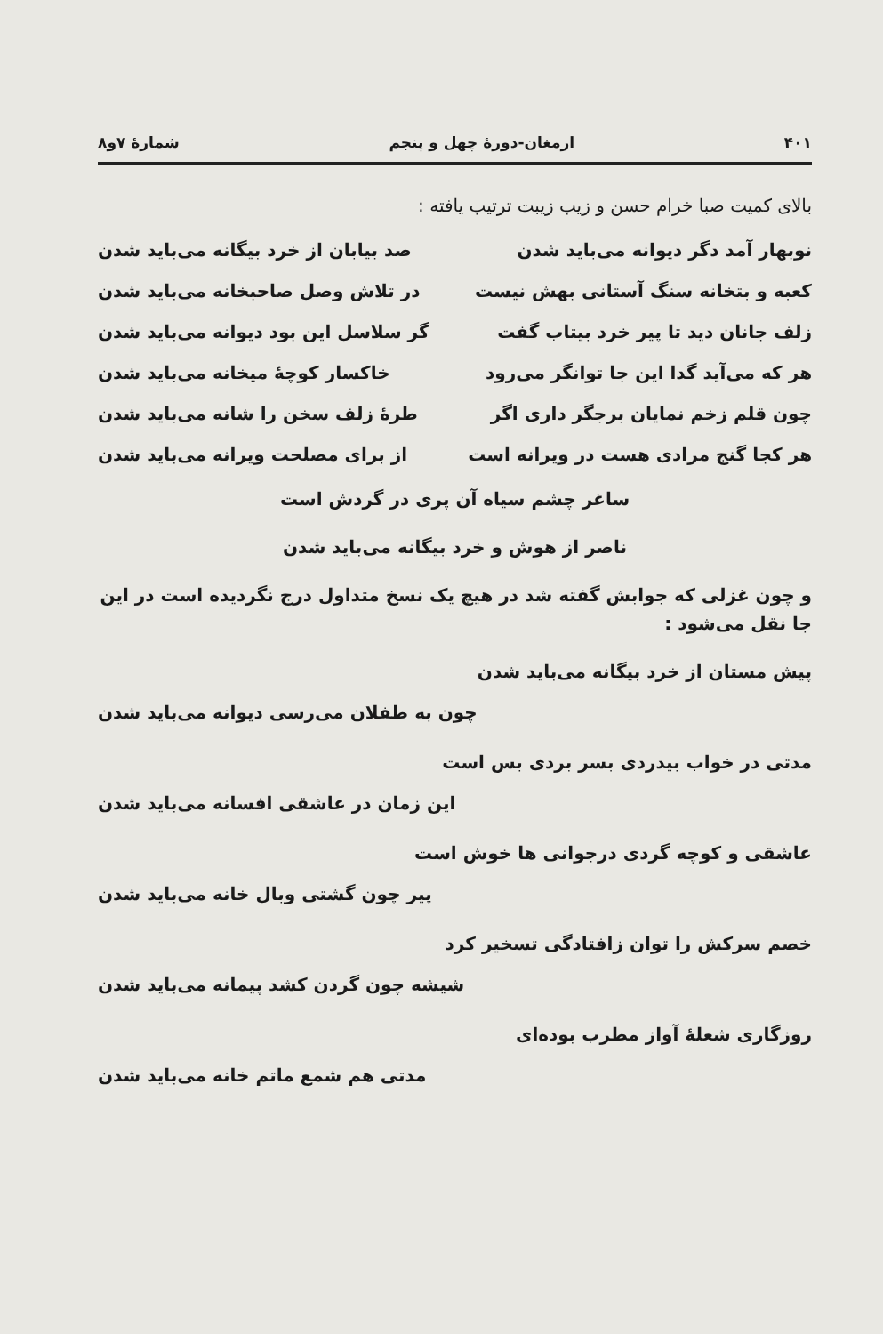۴۰۱ ارمغان-دورهٔ چهل و پنجم شمارهٔ ۷و۸
بالای کمیت صبا خرام حسن و زیب زیبت ترتیب یافته :
نوبهار آمد دگر دیوانه می‌باید شدن صد بیابان از خرد بیگانه می‌باید شدن
کعبه و بتخانه سنگ آستانی بهش نیست در تلاش وصل صاحبخانه می‌باید شدن
زلف جانان دید تا پیر خرد بیتاب گفت گر سلاسل این بود دیوانه می‌باید شدن
هر که می‌آید گدا این جا توانگر می‌رود خاکسار کوچهٔ میخانه می‌باید شدن
چون قلم زخم نمایان برجگر داری اگر طرهٔ زلف سخن را شانه می‌باید شدن
هر کجا گنج مرادی هست در ویرانه است از برای مصلحت ویرانه می‌باید شدن
ساغر چشم سیاه آن پری در گردش است
ناصر از هوش و خرد بیگانه می‌باید شدن
و چون غزلی که جوابش گفته شد در هیچ یک نسخ متداول درج نگردیده است در این جا نقل می‌شود :
پیش مستان از خرد بیگانه می‌باید شدن
چون به طفلان می‌رسی دیوانه می‌باید شدن
مدتی در خواب بیدردی بسر بردی بس است
این زمان در عاشقی افسانه می‌باید شدن
عاشقی و کوچه گردی درجوانی ها خوش است
پیر چون گشتی وبال خانه می‌باید شدن
خصم سرکش را توان زافتادگی تسخیر کرد
شیشه چون گردن کشد پیمانه می‌باید شدن
روزگاری شعلهٔ آواز مطرب بوده‌ای
مدتی هم شمع ماتم خانه می‌باید شدن